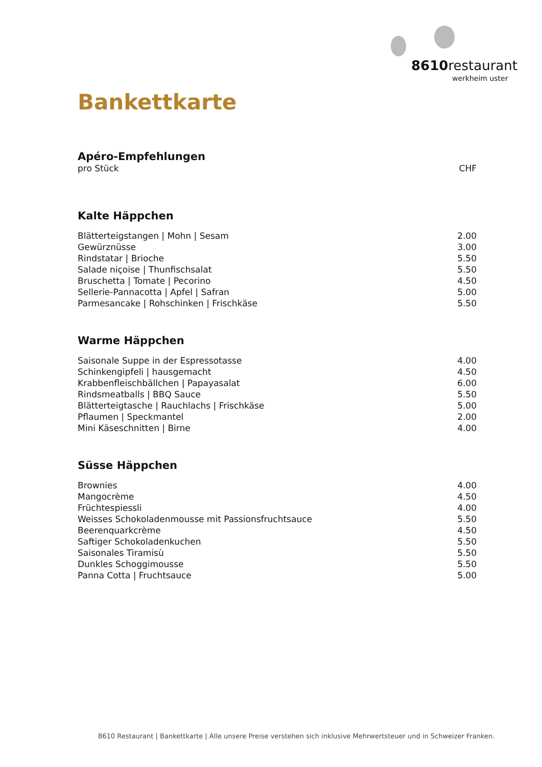8610restaurant
werkheim uster
Bankettkarte
Apéro-Empfehlungen
| pro Stück | CHF |
Kalte Häppchen
| Blätterteigstangen / Mohn / Sesam | 2.00 |
| Gewürznüsse | 3.00 |
| Rindstatar / Brioche | 5.50 |
| Salade niçoise / Thunfischsalat | 5.50 |
| Bruschetta / Tomate / Pecorino | 4.50 |
| Sellerie-Pannacotta / Apfel / Safran | 5.00 |
| Parmesancake / Rohschinken / Frischkäse | 5.50 |
Warme Häppchen
| Saisonale Suppe in der Espressotasse | 4.00 |
| Schinkengipfeli / hausgemacht | 4.50 |
| Krabbenfleischbällchen / Papayasalat | 6.00 |
| Rindsmeatballs / BBQ Sauce | 5.50 |
| Blätterteigtasche / Rauchlachs / Frischkäse | 5.00 |
| Pflaumen / Speckmantel | 2.00 |
| Mini Käseschnitten / Birne | 4.00 |
Süsse Häppchen
| Brownies | 4.00 |
| Mangocrème | 4.50 |
| Früchtespiessli | 4.00 |
| Weisses Schokoladenmousse mit Passionsfruchtsauce | 5.50 |
| Beerenquarkcrème | 4.50 |
| Saftiger Schokoladenkuchen | 5.50 |
| Saisonales Tiramisù | 5.50 |
| Dunkles Schoggimousse | 5.50 |
| Panna Cotta / Fruchtsauce | 5.00 |
8610 Restaurant | Bankettkarte | Alle unsere Preise verstehen sich inklusive Mehrwertsteuer und in Schweizer Franken.